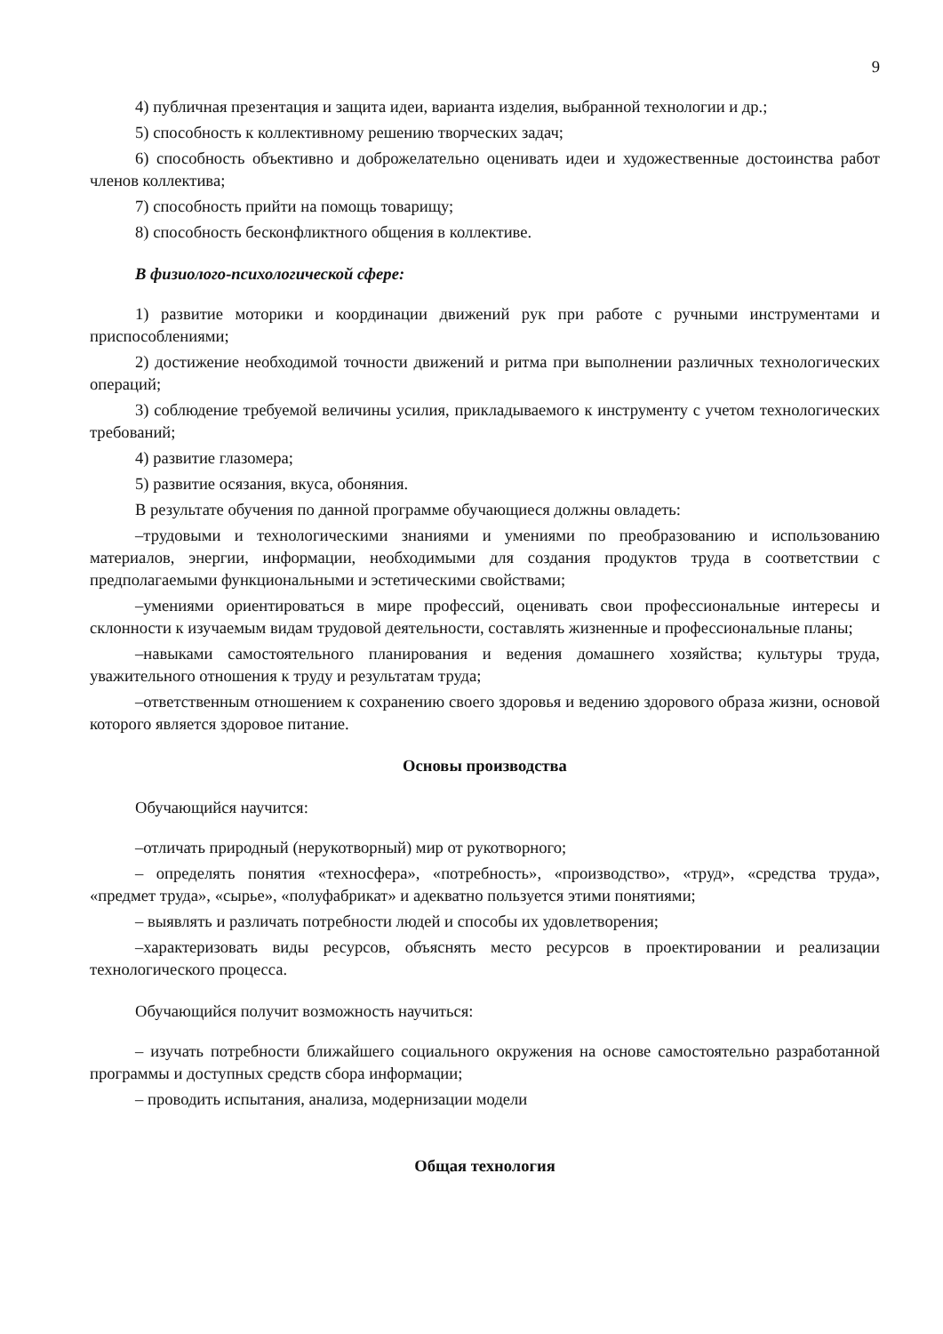9
4) публичная презентация и защита идеи, варианта изделия, выбранной технологии и др.;
5) способность к коллективному решению творческих задач;
6) способность объективно и доброжелательно оценивать идеи и художественные достоинства работ членов коллектива;
7) способность прийти на помощь товарищу;
8) способность бесконфликтного общения в коллективе.
В физиолого-психологической сфере:
1) развитие моторики и координации движений рук при работе с ручными инструментами и приспособлениями;
2) достижение необходимой точности движений и ритма при выполнении различных технологических операций;
3) соблюдение требуемой величины усилия, прикладываемого к инструменту с учетом технологических требований;
4) развитие глазомера;
5) развитие осязания, вкуса, обоняния.
В результате обучения по данной программе обучающиеся должны овладеть:
–трудовыми и технологическими знаниями и умениями по преобразованию и использованию материалов, энергии, информации, необходимыми для создания продуктов труда в соответствии с предполагаемыми функциональными и эстетическими свойствами;
–умениями ориентироваться в мире профессий, оценивать свои профессиональные интересы и склонности к изучаемым видам трудовой деятельности, составлять жизненные и профессиональные планы;
–навыками самостоятельного планирования и ведения домашнего хозяйства; культуры труда, уважительного отношения к труду и результатам труда;
–ответственным отношением к сохранению своего здоровья и ведению здорового образа жизни, основой которого является здоровое питание.
Основы производства
Обучающийся научится:
–отличать природный (нерукотворный) мир от рукотворного;
– определять понятия «техносфера», «потребность», «производство», «труд», «средства труда», «предмет труда», «сырье», «полуфабрикат» и адекватно пользуется этими понятиями;
– выявлять и различать потребности людей и способы их удовлетворения;
–характеризовать виды ресурсов, объяснять место ресурсов в проектировании и реализации технологического процесса.
Обучающийся получит возможность научиться:
– изучать потребности ближайшего социального окружения на основе самостоятельно разработанной программы и доступных средств сбора информации;
– проводить испытания, анализа, модернизации модели
Общая технология